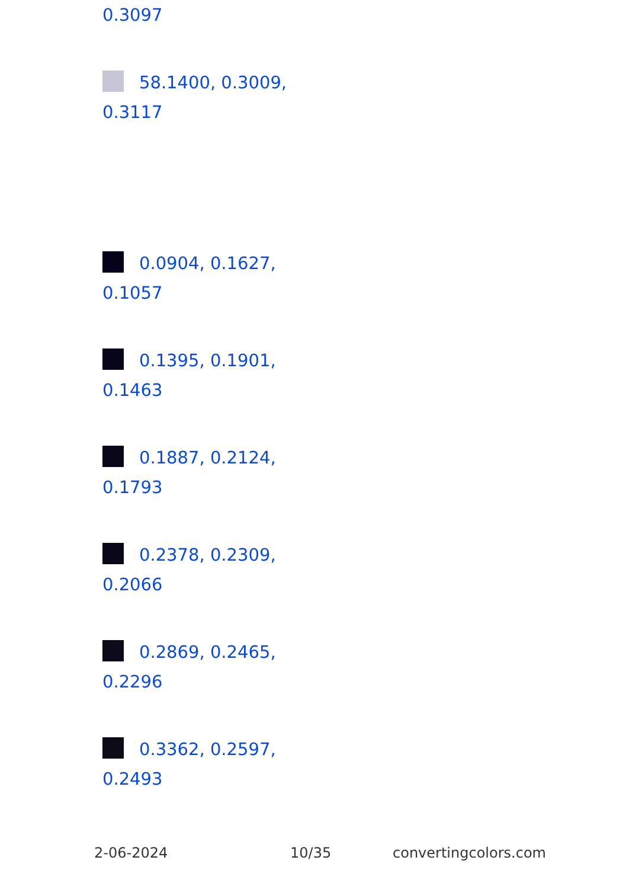0.3097
58.1400, 0.3009, 0.3117
0.0904, 0.1627, 0.1057
0.1395, 0.1901, 0.1463
0.1887, 0.2124, 0.1793
0.2378, 0.2309, 0.2066
0.2869, 0.2465, 0.2296
0.3362, 0.2597, 0.2493
2-06-2024 10/35 convertingcolors.com